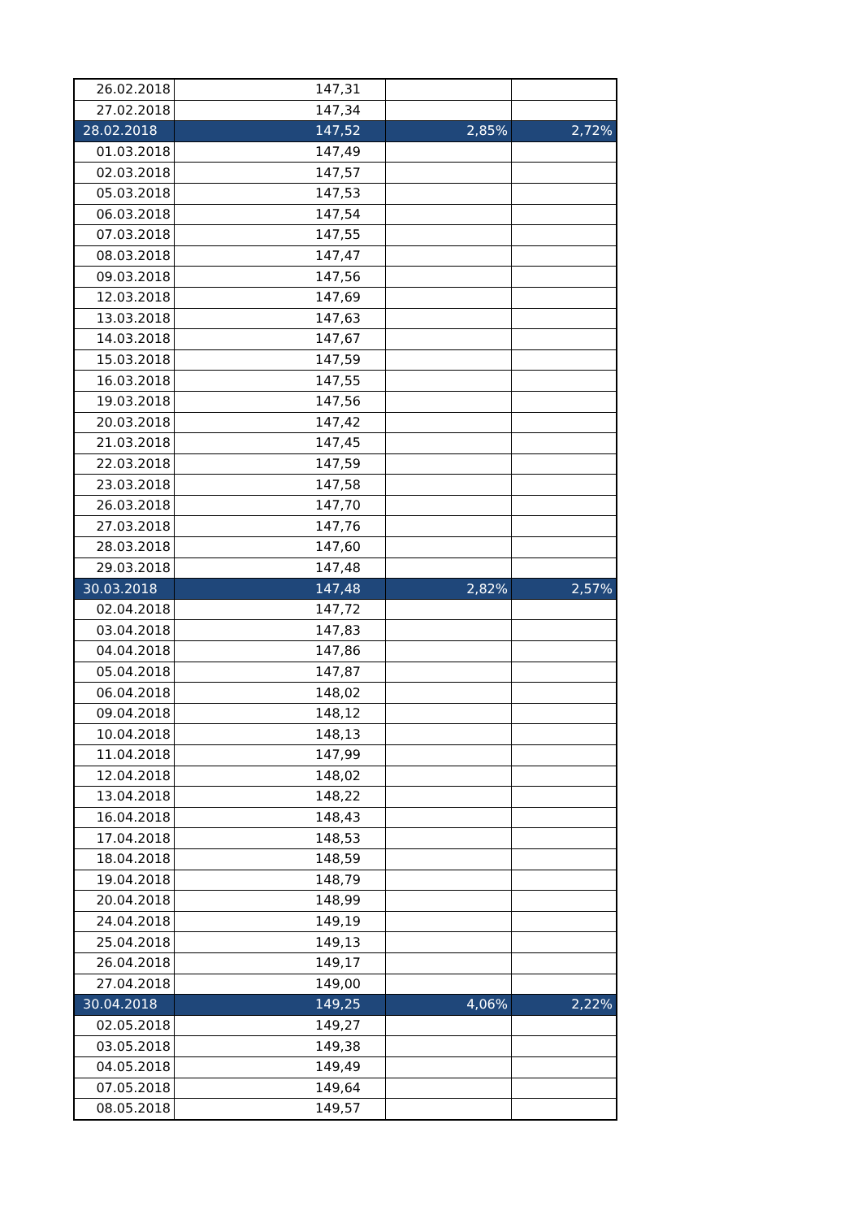| 26.02.2018 | 147,31 | | |
| 27.02.2018 | 147,34 | | |
| 28.02.2018 | 147,52 | 2,85% | 2,72% |
| 01.03.2018 | 147,49 | | |
| 02.03.2018 | 147,57 | | |
| 05.03.2018 | 147,53 | | |
| 06.03.2018 | 147,54 | | |
| 07.03.2018 | 147,55 | | |
| 08.03.2018 | 147,47 | | |
| 09.03.2018 | 147,56 | | |
| 12.03.2018 | 147,69 | | |
| 13.03.2018 | 147,63 | | |
| 14.03.2018 | 147,67 | | |
| 15.03.2018 | 147,59 | | |
| 16.03.2018 | 147,55 | | |
| 19.03.2018 | 147,56 | | |
| 20.03.2018 | 147,42 | | |
| 21.03.2018 | 147,45 | | |
| 22.03.2018 | 147,59 | | |
| 23.03.2018 | 147,58 | | |
| 26.03.2018 | 147,70 | | |
| 27.03.2018 | 147,76 | | |
| 28.03.2018 | 147,60 | | |
| 29.03.2018 | 147,48 | | |
| 30.03.2018 | 147,48 | 2,82% | 2,57% |
| 02.04.2018 | 147,72 | | |
| 03.04.2018 | 147,83 | | |
| 04.04.2018 | 147,86 | | |
| 05.04.2018 | 147,87 | | |
| 06.04.2018 | 148,02 | | |
| 09.04.2018 | 148,12 | | |
| 10.04.2018 | 148,13 | | |
| 11.04.2018 | 147,99 | | |
| 12.04.2018 | 148,02 | | |
| 13.04.2018 | 148,22 | | |
| 16.04.2018 | 148,43 | | |
| 17.04.2018 | 148,53 | | |
| 18.04.2018 | 148,59 | | |
| 19.04.2018 | 148,79 | | |
| 20.04.2018 | 148,99 | | |
| 24.04.2018 | 149,19 | | |
| 25.04.2018 | 149,13 | | |
| 26.04.2018 | 149,17 | | |
| 27.04.2018 | 149,00 | | |
| 30.04.2018 | 149,25 | 4,06% | 2,22% |
| 02.05.2018 | 149,27 | | |
| 03.05.2018 | 149,38 | | |
| 04.05.2018 | 149,49 | | |
| 07.05.2018 | 149,64 | | |
| 08.05.2018 | 149,57 | | |